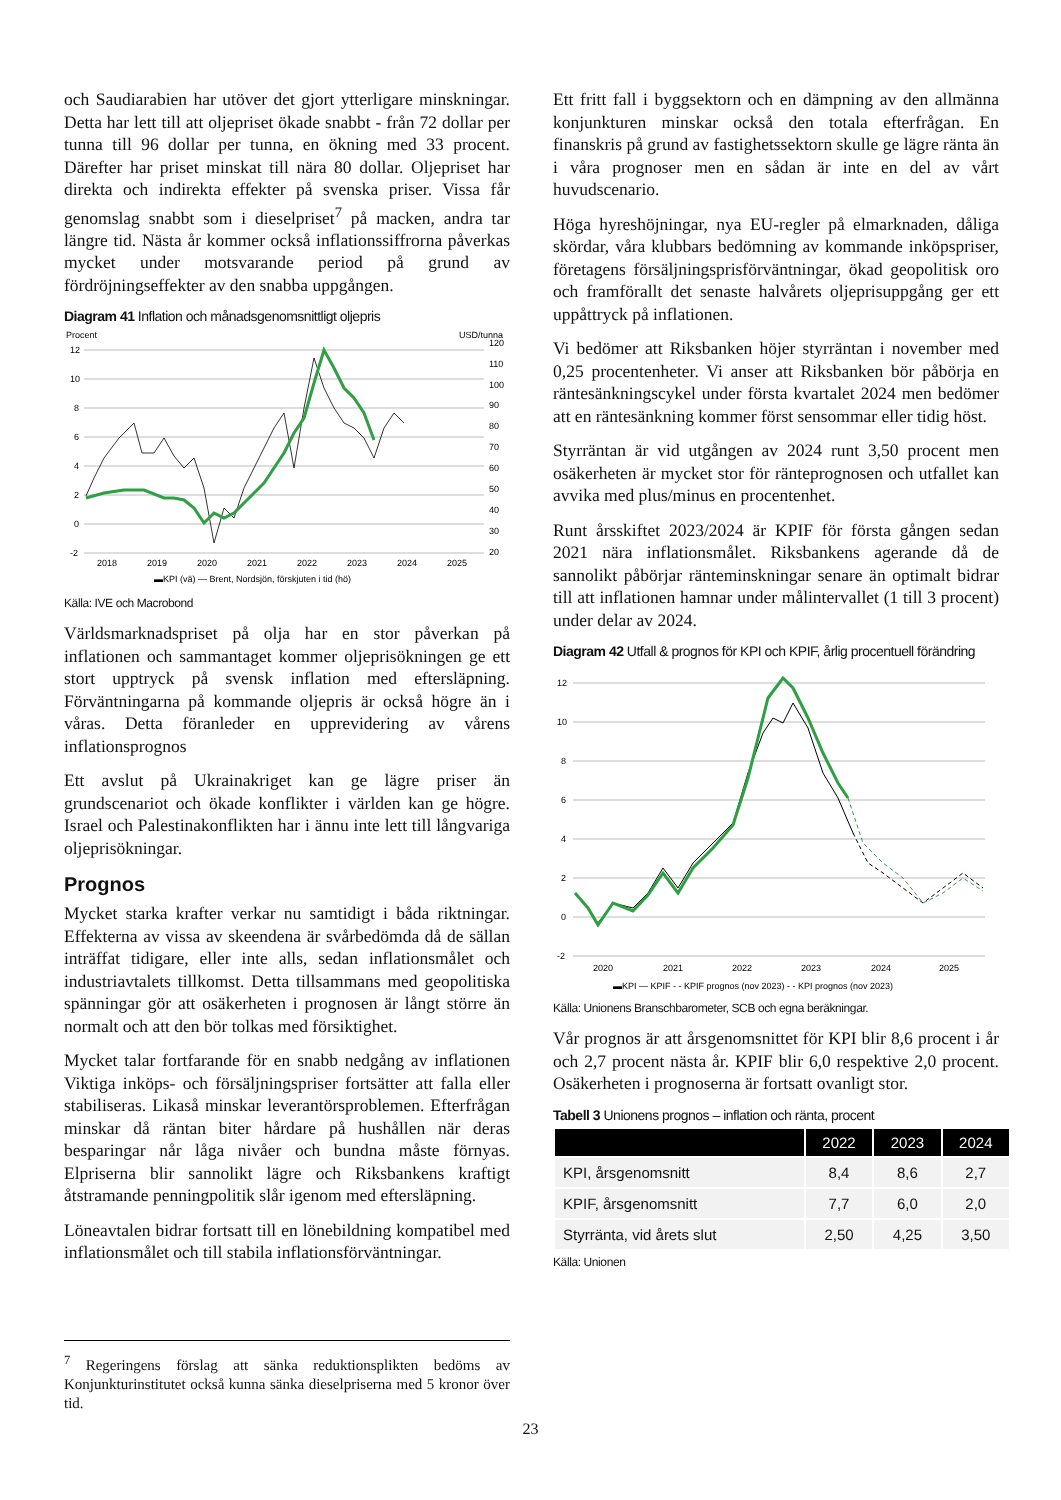och Saudiarabien har utöver det gjort ytterligare minskningar. Detta har lett till att oljepriset ökade snabbt - från 72 dollar per tunna till 96 dollar per tunna, en ökning med 33 procent. Därefter har priset minskat till nära 80 dollar. Oljepriset har direkta och indirekta effekter på svenska priser. Vissa får genomslag snabbt som i dieselpriset<sup>7</sup> på macken, andra tar längre tid. Nästa år kommer också inflationssiffrorna påverkas mycket under motsvarande period på grund av fördröjningseffekter av den snabba uppgången.
Diagram 41 Inflation och månadsgenomsnittligt oljepris
Procent
USD/tunna
12
10
8
6
4
2
0
-2
120
110
100
90
80
70
60
50
40
30
20
2018
2019
2020
2021
2022
2023
2024
2025
▬KPI (vä) — Brent, Nordsjön, förskjuten i tid (hö)
Källa: IVE och Macrobond
Världsmarknadspriset på olja har en stor påverkan på inflationen och sammantaget kommer oljeprisökningen ge ett stort upptryck på svensk inflation med eftersläpning. Förväntningarna på kommande oljepris är också högre än i våras. Detta föranleder en upprevidering av vårens inflationsprognos
Ett avslut på Ukrainakriget kan ge lägre priser än grundscenariot och ökade konflikter i världen kan ge högre. Israel och Palestinakonflikten har i ännu inte lett till långvariga oljeprisökningar.
Prognos
Mycket starka krafter verkar nu samtidigt i båda riktningar. Effekterna av vissa av skeendena är svårbedömda då de sällan inträffat tidigare, eller inte alls, sedan inflationsmålet och industriavtalets tillkomst. Detta tillsammans med geopolitiska spänningar gör att osäkerheten i prognosen är långt större än normalt och att den bör tolkas med försiktighet.
Mycket talar fortfarande för en snabb nedgång av inflationen Viktiga inköps- och försäljningspriser fortsätter att falla eller stabiliseras. Likaså minskar leverantörsproblemen. Efterfrågan minskar då räntan biter hårdare på hushållen när deras besparingar når låga nivåer och bundna måste förnyas. Elpriserna blir sannolikt lägre och Riksbankens kraftigt åtstramande penningpolitik slår igenom med eftersläpning.
Löneavtalen bidrar fortsatt till en lönebildning kompatibel med inflationsmålet och till stabila inflationsförväntningar.
Ett fritt fall i byggsektorn och en dämpning av den allmänna konjunkturen minskar också den totala efterfrågan. En finanskris på grund av fastighetssektorn skulle ge lägre ränta än i våra prognoser men en sådan är inte en del av vårt huvudscenario.
Höga hyreshöjningar, nya EU-regler på elmarknaden, dåliga skördar, våra klubbars bedömning av kommande inköpspriser, företagens försäljningsprisförväntningar, ökad geopolitisk oro och framförallt det senaste halvårets oljeprisuppgång ger ett uppåttryck på inflationen.
Vi bedömer att Riksbanken höjer styrräntan i november med 0,25 procentenheter. Vi anser att Riksbanken bör påbörja en räntesänkningscykel under första kvartalet 2024 men bedömer att en räntesänkning kommer först sensommar eller tidig höst.
Styrräntan är vid utgången av 2024 runt 3,50 procent men osäkerheten är mycket stor för ränteprognosen och utfallet kan avvika med plus/minus en procentenhet.
Runt årsskiftet 2023/2024 är KPIF för första gången sedan 2021 nära inflationsmålet. Riksbankens agerande då de sannolikt påbörjar ränteminskningar senare än optimalt bidrar till att inflationen hamnar under målintervallet (1 till 3 procent) under delar av 2024.
Diagram 42 Utfall & prognos för KPI och KPIF, årlig procentuell förändring
12
10
8
6
4
2
0
-2
2020
2021
2022
2023
2024
2025
▬KPI — KPIF - - KPIF prognos (nov 2023) - - KPI prognos (nov 2023)
Källa: Unionens Branschbarometer, SCB och egna beräkningar.
Vår prognos är att årsgenomsnittet för KPI blir 8,6 procent i år och 2,7 procent nästa år. KPIF blir 6,0 respektive 2,0 procent. Osäkerheten i prognoserna är fortsatt ovanligt stor.
Tabell 3 Unionens prognos – inflation och ränta, procent
| | 2022 | 2023 | 2024 |
| --- | --- | --- | --- |
| KPI, årsgenomsnitt | 8,4 | 8,6 | 2,7 |
| KPIF, årsgenomsnitt | 7,7 | 6,0 | 2,0 |
| Styrränta, vid årets slut | 2,50 | 4,25 | 3,50 |
Källa: Unionen
<sup>7</sup> Regeringens förslag att sänka reduktionsplikten bedöms av Konjunkturinstitutet också kunna sänka dieselpriserna med 5 kronor över tid.
23